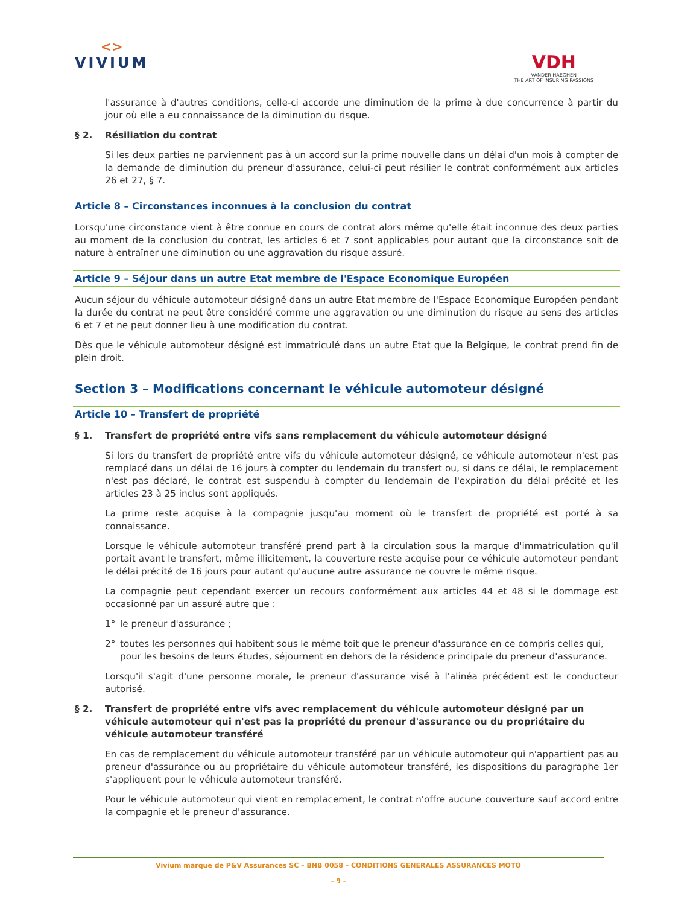<>
VIVIUM
VDH
VANDER HAEGHEN
THE ART OF INSURING PASSIONS
l'assurance à d'autres conditions, celle-ci accorde une diminution de la prime à due concurrence à partir du jour où elle a eu connaissance de la diminution du risque.
§ 2. Résiliation du contrat
Si les deux parties ne parviennent pas à un accord sur la prime nouvelle dans un délai d'un mois à compter de la demande de diminution du preneur d'assurance, celui-ci peut résilier le contrat conformément aux articles 26 et 27, § 7.
Article 8 – Circonstances inconnues à la conclusion du contrat
Lorsqu'une circonstance vient à être connue en cours de contrat alors même qu'elle était inconnue des deux parties au moment de la conclusion du contrat, les articles 6 et 7 sont applicables pour autant que la circonstance soit de nature à entraîner une diminution ou une aggravation du risque assuré.
Article 9 – Séjour dans un autre Etat membre de l'Espace Economique Européen
Aucun séjour du véhicule automoteur désigné dans un autre Etat membre de l'Espace Economique Européen pendant la durée du contrat ne peut être considéré comme une aggravation ou une diminution du risque au sens des articles 6 et 7 et ne peut donner lieu à une modification du contrat.
Dès que le véhicule automoteur désigné est immatriculé dans un autre Etat que la Belgique, le contrat prend fin de plein droit.
Section 3 – Modifications concernant le véhicule automoteur désigné
Article 10 – Transfert de propriété
§ 1. Transfert de propriété entre vifs sans remplacement du véhicule automoteur désigné
Si lors du transfert de propriété entre vifs du véhicule automoteur désigné, ce véhicule automoteur n'est pas remplacé dans un délai de 16 jours à compter du lendemain du transfert ou, si dans ce délai, le remplacement n'est pas déclaré, le contrat est suspendu à compter du lendemain de l'expiration du délai précité et les articles 23 à 25 inclus sont appliqués.
La prime reste acquise à la compagnie jusqu'au moment où le transfert de propriété est porté à sa connaissance.
Lorsque le véhicule automoteur transféré prend part à la circulation sous la marque d'immatriculation qu'il portait avant le transfert, même illicitement, la couverture reste acquise pour ce véhicule automoteur pendant le délai précité de 16 jours pour autant qu'aucune autre assurance ne couvre le même risque.
La compagnie peut cependant exercer un recours conformément aux articles 44 et 48 si le dommage est occasionné par un assuré autre que :
1° le preneur d'assurance ;
2° toutes les personnes qui habitent sous le même toit que le preneur d'assurance en ce compris celles qui, pour les besoins de leurs études, séjournent en dehors de la résidence principale du preneur d'assurance.
Lorsqu'il s'agit d'une personne morale, le preneur d'assurance visé à l'alinéa précédent est le conducteur autorisé.
§ 2. Transfert de propriété entre vifs avec remplacement du véhicule automoteur désigné par un véhicule automoteur qui n'est pas la propriété du preneur d'assurance ou du propriétaire du véhicule automoteur transféré
En cas de remplacement du véhicule automoteur transféré par un véhicule automoteur qui n'appartient pas au preneur d'assurance ou au propriétaire du véhicule automoteur transféré, les dispositions du paragraphe 1er s'appliquent pour le véhicule automoteur transféré.
Pour le véhicule automoteur qui vient en remplacement, le contrat n'offre aucune couverture sauf accord entre la compagnie et le preneur d'assurance.
Vivium marque de P&V Assurances SC – BNB 0058 – CONDITIONS GENERALES ASSURANCES MOTO
- 9 -